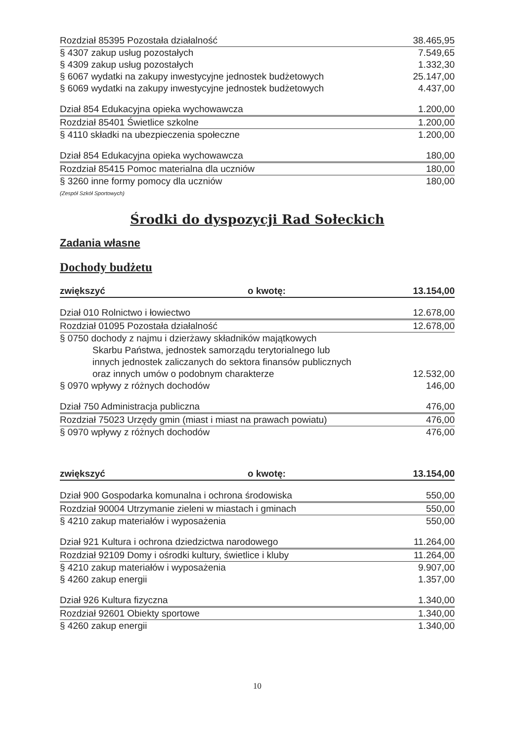| Rozdział 85395 Pozostała działalność | 38.465,95 |
| § 4307 zakup usług pozostałych | 7.549,65 |
| § 4309 zakup usług pozostałych | 1.332,30 |
| § 6067 wydatki na zakupy inwestycyjne jednostek budżetowych | 25.147,00 |
| § 6069 wydatki na zakupy inwestycyjne jednostek budżetowych | 4.437,00 |
| Dział 854 Edukacyjna opieka wychowawcza | 1.200,00 |
| Rozdział 85401 Świetlice szkolne | 1.200,00 |
| § 4110 składki na ubezpieczenia społeczne | 1.200,00 |
| Dział 854 Edukacyjna opieka wychowawcza | 180,00 |
| Rozdział 85415 Pomoc materialna dla uczniów | 180,00 |
| § 3260 inne formy pomocy dla uczniów | 180,00 |
| (Zespół Szkół Sportowych) | |
Środki do dyspozycji Rad Sołeckich
Zadania własne
Dochody budżetu
| zwiększyć | o kwotę: | 13.154,00 |
| Dział 010 Rolnictwo i łowiectwo | | 12.678,00 |
| Rozdział 01095 Pozostała działalność | | 12.678,00 |
| § 0750 dochody z najmu i dzierżawy składników majątkowych | | |
| Skarbu Państwa, jednostek samorządu terytorialnego lub innych jednostek zaliczanych do sektora finansów publicznych oraz innych umów o podobnym charakterze | | 12.532,00 |
| § 0970 wpływy z różnych dochodów | | 146,00 |
| Dział 750 Administracja publiczna | | 476,00 |
| Rozdział 75023 Urzędy gmin (miast i miast na prawach powiatu) | | 476,00 |
| § 0970 wpływy z różnych dochodów | | 476,00 |
| zwiększyć | o kwotę: | 13.154,00 |
| Dział 900 Gospodarka komunalna i ochrona środowiska | | 550,00 |
| Rozdział 90004 Utrzymanie zieleni w miastach i gminach | | 550,00 |
| § 4210 zakup materiałów i wyposażenia | | 550,00 |
| Dział 921 Kultura i ochrona dziedzictwa narodowego | | 11.264,00 |
| Rozdział 92109 Domy i ośrodki kultury, świetlice i kluby | | 11.264,00 |
| § 4210 zakup materiałów i wyposażenia | | 9.907,00 |
| § 4260 zakup energii | | 1.357,00 |
| Dział 926 Kultura fizyczna | | 1.340,00 |
| Rozdział 92601 Obiekty sportowe | | 1.340,00 |
| § 4260 zakup energii | | 1.340,00 |
10